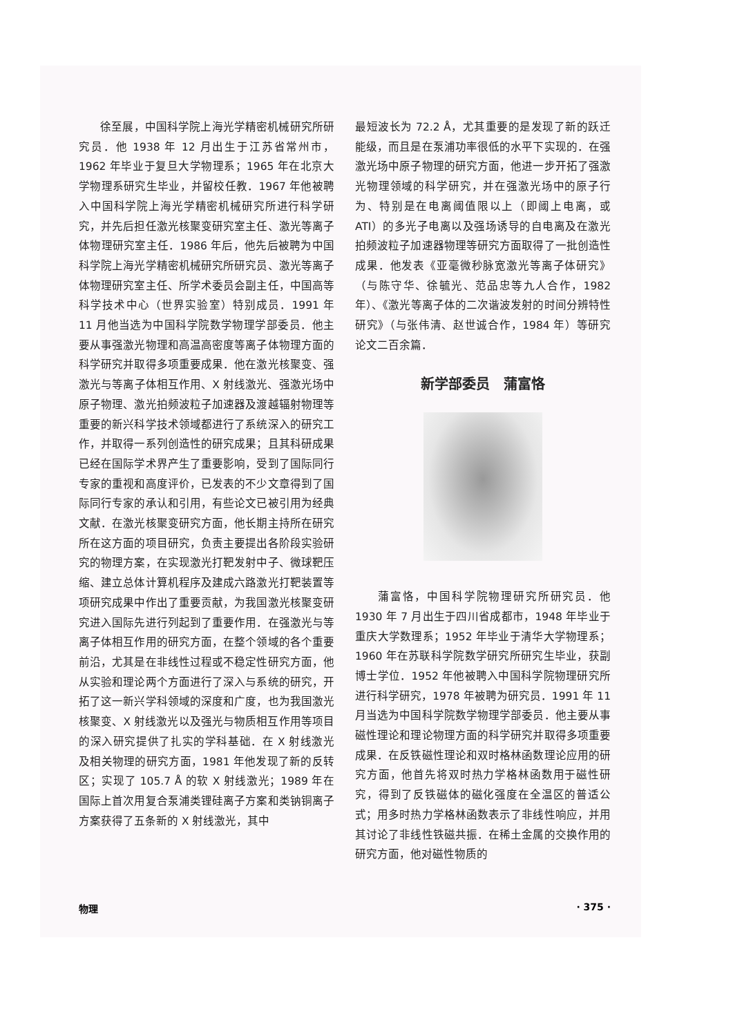徐至展，中国科学院上海光学精密机械研究所研究员．他 1938 年 12 月出生于江苏省常州市，1962 年毕业于复旦大学物理系；1965 年在北京大学物理系研究生毕业，并留校任教．1967 年他被聘入中国科学院上海光学精密机械研究所进行科学研究，并先后担任激光核聚变研究室主任、激光等离子体物理研究室主任．1986 年后，他先后被聘为中国科学院上海光学精密机械研究所研究员、激光等离子体物理研究室主任、所学术委员会副主任，中国高等科学技术中心（世界实验室）特别成员．1991 年 11 月他当选为中国科学院数学物理学部委员．他主要从事强激光物理和高温高密度等离子体物理方面的科学研究并取得多项重要成果．他在激光核聚变、强激光与等离子体相互作用、X 射线激光、强激光场中原子物理、激光拍频波粒子加速器及渡越辐射物理等重要的新兴科学技术领域都进行了系统深入的研究工作，并取得一系列创造性的研究成果；且其科研成果已经在国际学术界产生了重要影响，受到了国际同行专家的重视和高度评价，已发表的不少文章得到了国际同行专家的承认和引用，有些论文已被引用为经典文献．在激光核聚变研究方面，他长期主持所在研究所在这方面的项目研究，负责主要提出各阶段实验研究的物理方案，在实现激光打靶发射中子、微球靶压缩、建立总体计算机程序及建成六路激光打靶装置等项研究成果中作出了重要贡献，为我国激光核聚变研究进入国际先进行列起到了重要作用．在强激光与等离子体相互作用的研究方面，在整个领域的各个重要前沿，尤其是在非线性过程或不稳定性研究方面，他从实验和理论两个方面进行了深入与系统的研究，开拓了这一新兴学科领域的深度和广度，也为我国激光核聚变、X 射线激光以及强光与物质相互作用等项目的深入研究提供了扎实的学科基础．在 X 射线激光及相关物理的研究方面，1981 年他发现了新的反转区；实现了 105.7 Å 的软 X 射线激光；1989 年在国际上首次用复合泵浦类锂硅离子方案和类钠铜离子方案获得了五条新的 X 射线激光，其中
最短波长为 72.2 Å，尤其重要的是发现了新的跃迁能级，而且是在泵浦功率很低的水平下实现的．在强激光场中原子物理的研究方面，他进一步开拓了强激光物理领域的科学研究，并在强激光场中的原子行为、特别是在电离阈值限以上（即阈上电离，或 ATI）的多光子电离以及强场诱导的自电离及在激光拍频波粒子加速器物理等研究方面取得了一批创造性成果．他发表《亚毫微秒脉宽激光等离子体研究》（与陈守华、徐毓光、范品忠等九人合作，1982 年）、《激光等离子体的二次谐波发射的时间分辨特性研究》（与张伟清、赵世诚合作，1984 年）等研究论文二百余篇．
新学部委员 蒲富恪
  蒲富恪，中国科学院物理研究所研究员．他 1930 年 7 月出生于四川省成都市，1948 年毕业于重庆大学数理系；1952 年毕业于清华大学物理系；1960 年在苏联科学院数学研究所研究生毕业，获副博士学位．1952 年他被聘入中国科学院物理研究所进行科学研究，1978 年被聘为研究员．1991 年 11 月当选为中国科学院数学物理学部委员．他主要从事磁性理论和理论物理方面的科学研究并取得多项重要成果．在反铁磁性理论和双时格林函数理论应用的研究方面，他首先将双时热力学格林函数用于磁性研究，得到了反铁磁体的磁化强度在全温区的普适公式；用多时热力学格林函数表示了非线性响应，并用其讨论了非线性铁磁共振．在稀土金属的交换作用的研究方面，他对磁性物质的
物理 · 375 ·